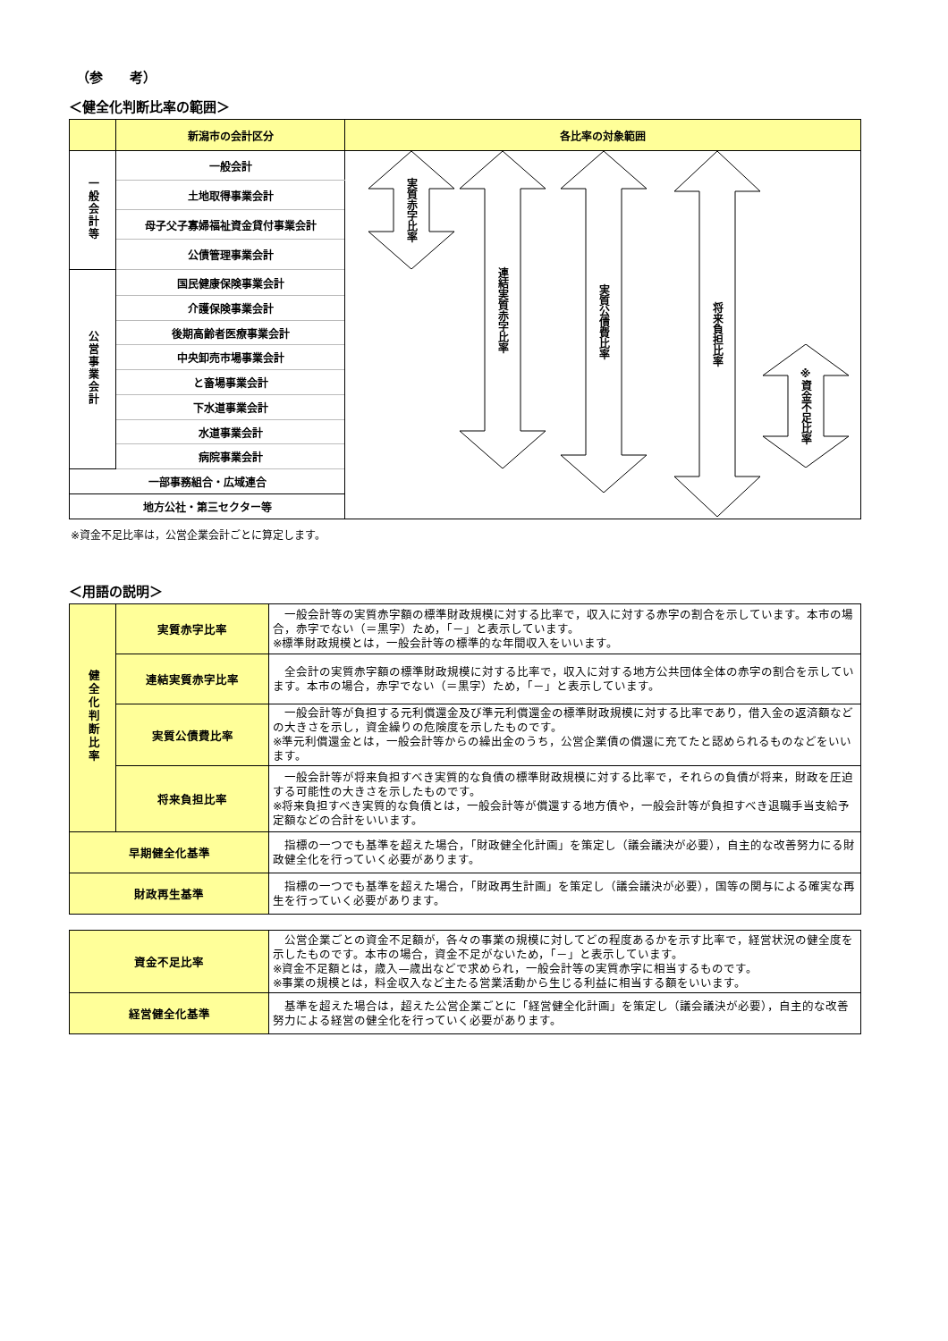（参　　考）
＜健全化判断比率の範囲＞
| | 新潟市の会計区分 | 各比率の対象範囲 |
| --- | --- | --- |
| 一般会計等 | 一般会計 | 実質赤字比率 連結実質赤字比率 実質公債費比率 将来負担比率 ※資金不足比率 |
| | 土地取得事業会計 | |
| | 母子父子寡婦福祉資金貸付事業会計 | |
| | 公債管理事業会計 | |
| 公営事業会計 | 国民健康保険事業会計 | |
| | 介護保険事業会計 | |
| | 後期高齢者医療事業会計 | |
| | 中央卸売市場事業会計 | |
| | と畜場事業会計 | |
| | 下水道事業会計 | |
| | 水道事業会計 | |
| | 病院事業会計 | |
| 一部事務組合・広域連合 | | |
| 地方公社・第三セクター等 | | |
※資金不足比率は，公営企業会計ごとに算定します。
＜用語の説明＞
| 健全化判断比率 | 実質赤字比率 | 一般会計等の実質赤字額の標準財政規模に対する比率で，収入に対する赤字の割合を示しています。本市の場合，赤字でない（＝黒字）ため，「－」と表示しています。 ※標準財政規模とは，一般会計等の標準的な年間収入をいいます。 |
| | 連結実質赤字比率 | 全会計の実質赤字額の標準財政規模に対する比率で，収入に対する地方公共団体全体の赤字の割合を示しています。本市の場合，赤字でない（＝黒字）ため，「－」と表示しています。 |
| | 実質公債費比率 | 一般会計等が負担する元利償還金及び準元利償還金の標準財政規模に対する比率であり，借入金の返済額などの大きさを示し，資金繰りの危険度を示したものです。 ※準元利償還金とは，一般会計等からの繰出金のうち，公営企業債の償還に充てたと認められるものなどをいいます。 |
| | 将来負担比率 | 一般会計等が将来負担すべき実質的な負債の標準財政規模に対する比率で，それらの負債が将来，財政を圧迫する可能性の大きさを示したものです。 ※将来負担すべき実質的な負債とは，一般会計等が償還する地方債や，一般会計等が負担すべき退職手当支給予定額などの合計をいいます。 |
| 早期健全化基準 | | 指標の一つでも基準を超えた場合，「財政健全化計画」を策定し（議会議決が必要），自主的な改善努力にる財政健全化を行っていく必要があります。 |
| 財政再生基準 | | 指標の一つでも基準を超えた場合，「財政再生計画」を策定し（議会議決が必要），国等の関与による確実な再生を行っていく必要があります。 |
| 資金不足比率 | 公営企業ごとの資金不足額が，各々の事業の規模に対してどの程度あるかを示す比率で，経営状況の健全度を示したものです。本市の場合，資金不足がないため，「－」と表示しています。 ※資金不足額とは，歳入—歳出などで求められ，一般会計等の実質赤字に相当するものです。 ※事業の規模とは，料金収入など主たる営業活動から生じる利益に相当する額をいいます。 |
| 経営健全化基準 | 基準を超えた場合は，超えた公営企業ごとに「経営健全化計画」を策定し（議会議決が必要），自主的な改善努力による経営の健全化を行っていく必要があります。 |